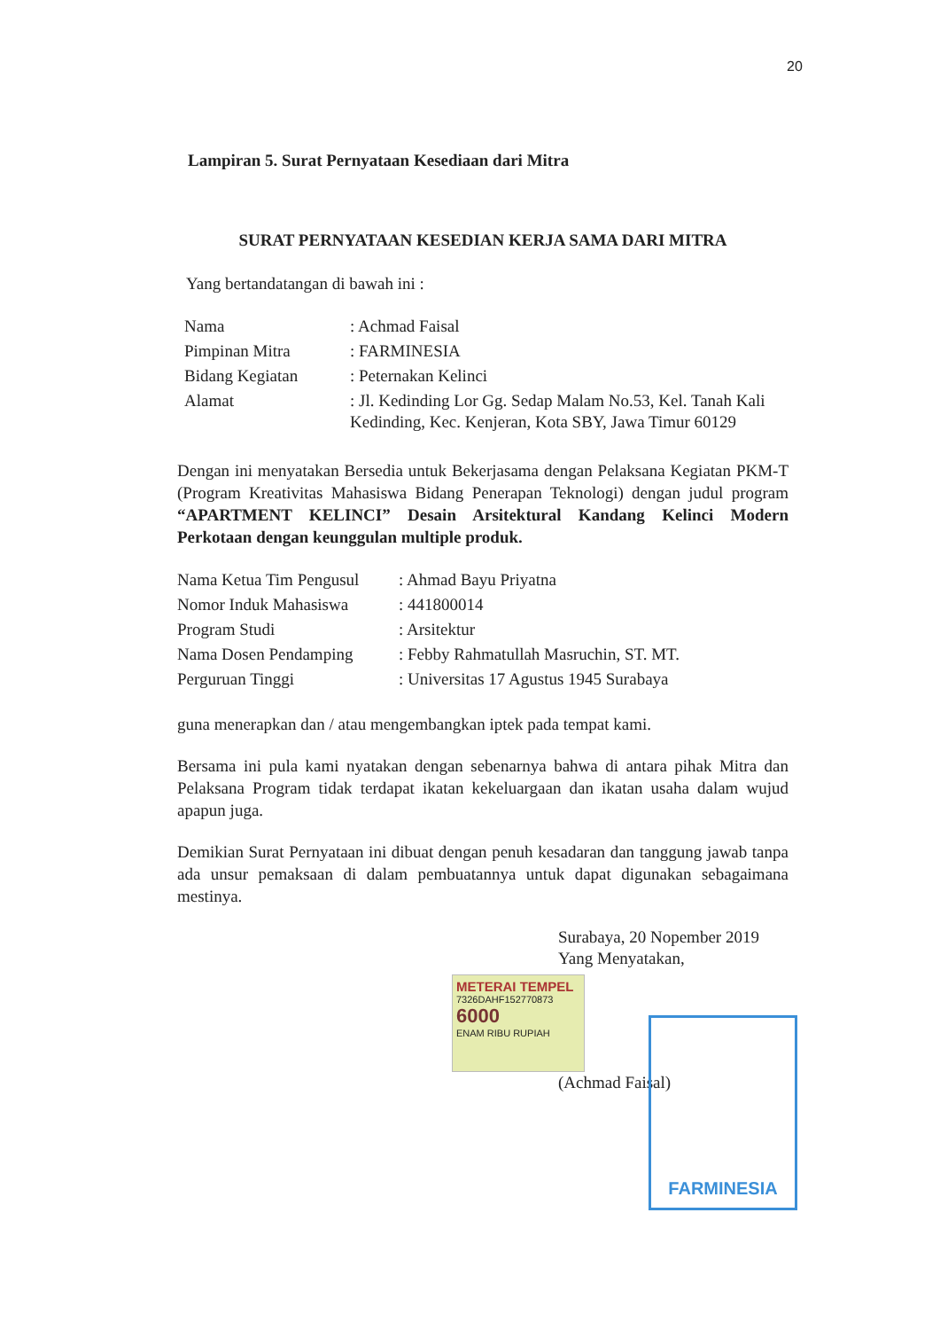20
Lampiran 5. Surat Pernyataan Kesediaan dari Mitra
SURAT PERNYATAAN KESEDIAN KERJA SAMA DARI MITRA
Yang bertandatangan di bawah ini :
| Nama | : Achmad Faisal |
| Pimpinan Mitra | : FARMINESIA |
| Bidang Kegiatan | : Peternakan Kelinci |
| Alamat | : Jl. Kedinding Lor Gg. Sedap Malam No.53, Kel. Tanah Kali Kedinding, Kec. Kenjeran, Kota SBY, Jawa Timur 60129 |
Dengan ini menyatakan Bersedia untuk Bekerjasama dengan Pelaksana Kegiatan PKM-T (Program Kreativitas Mahasiswa Bidang Penerapan Teknologi) dengan judul program “APARTMENT KELINCI” Desain Arsitektural Kandang Kelinci Modern Perkotaan dengan keunggulan multiple produk.
| Nama Ketua Tim Pengusul | : Ahmad Bayu Priyatna |
| Nomor Induk Mahasiswa | : 441800014 |
| Program Studi | : Arsitektur |
| Nama Dosen Pendamping | : Febby Rahmatullah Masruchin, ST. MT. |
| Perguruan Tinggi | : Universitas 17 Agustus 1945 Surabaya |
guna menerapkan dan / atau mengembangkan iptek pada tempat kami.
Bersama ini pula kami nyatakan dengan sebenarnya bahwa di antara pihak Mitra dan Pelaksana Program tidak terdapat ikatan kekeluargaan dan ikatan usaha dalam wujud apapun juga.
Demikian Surat Pernyataan ini dibuat dengan penuh kesadaran dan tanggung jawab tanpa ada unsur pemaksaan di dalam pembuatannya untuk dapat digunakan sebagaimana mestinya.
Surabaya, 20 Nopember 2019
Yang Menyatakan,
METERAI TEMPEL
7326DAHF152770873
6000
ENAM RIBU RUPIAH
(Achmad Faisal)
FARMINESIA